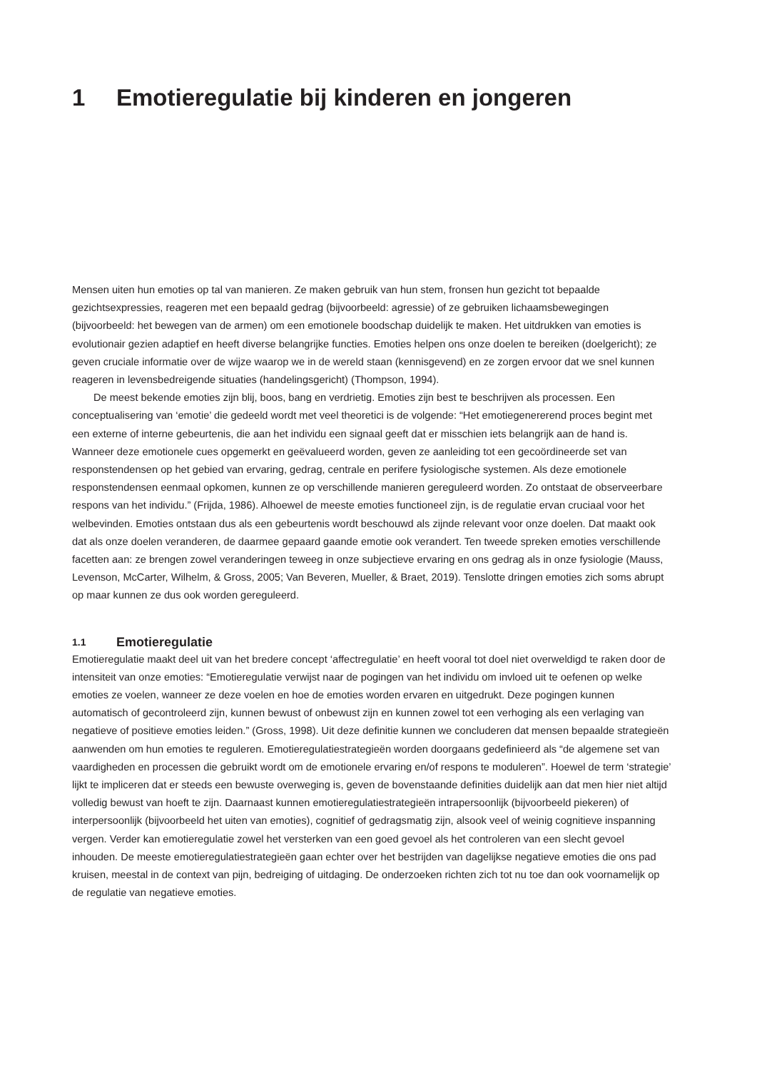1 Emotieregulatie bij kinderen en jongeren
Mensen uiten hun emoties op tal van manieren. Ze maken gebruik van hun stem, fronsen hun gezicht tot bepaalde gezichtsexpressies, reageren met een bepaald gedrag (bijvoorbeeld: agressie) of ze gebruiken lichaams­bewegingen (bijvoorbeeld: het bewegen van de armen) om een emotionele boodschap duidelijk te maken. Het uitdrukken van emoties is evolutionair gezien adaptief en heeft diverse belangrijke functies. Emoties helpen ons onze doelen te bereiken (doelgericht); ze geven cruciale informatie over de wijze waarop we in de wereld staan (kennisgevend) en ze zorgen ervoor dat we snel kunnen reageren in levensbedreigende situaties (handelingsge­richt) (Thompson, 1994).
De meest bekende emoties zijn blij, boos, bang en verdrietig. Emoties zijn best te beschrijven als processen. Een conceptualisering van ‘emotie’ die gedeeld wordt met veel theoretici is de volgende: “Het emotiegenererend proces begint met een externe of interne gebeurtenis, die aan het individu een signaal geeft dat er misschien iets belangrijk aan de hand is. Wanneer deze emotionele cues opgemerkt en geëvalueerd worden, geven ze aanlei­ding tot een gecoördineerde set van responstendensen op het gebied van ervaring, gedrag, centrale en perifere fysiologische systemen. Als deze emotionele responstendensen eenmaal opkomen, kunnen ze op verschillende manieren gereguleerd worden. Zo ontstaat de observeerbare respons van het individu.” (Frijda, 1986). Alhoewel de meeste emoties functioneel zijn, is de regulatie ervan cruciaal voor het welbevinden. Emoties ontstaan dus als een gebeurtenis wordt beschouwd als zijnde relevant voor onze doelen. Dat maakt ook dat als onze doelen verande­ren, de daarmee gepaard gaande emotie ook verandert. Ten tweede spreken emoties verschillende facetten aan: ze brengen zowel veranderingen teweeg in onze subjectieve ervaring en ons gedrag als in onze fysiologie (Mauss, Levenson, McCarter, Wilhelm, & Gross, 2005; Van Beveren, Mueller, & Braet, 2019). Tenslotte dringen emoties zich soms abrupt op maar kunnen ze dus ook worden gereguleerd.
1.1 Emotieregulatie
Emotieregulatie maakt deel uit van het bredere concept ‘affectregulatie’ en heeft vooral tot doel niet overweldigd te raken door de intensiteit van onze emoties: “Emotieregulatie verwijst naar de pogingen van het individu om invloed uit te oefenen op welke emoties ze voelen, wanneer ze deze voelen en hoe de emoties worden ervaren en uitgedrukt. Deze pogingen kunnen automatisch of gecontroleerd zijn, kunnen bewust of onbewust zijn en kun­nen zowel tot een verhoging als een verlaging van negatieve of positieve emoties leiden.” (Gross, 1998). Uit deze definitie kunnen we concluderen dat mensen bepaalde strategieën aanwenden om hun emoties te reguleren. Emotieregulatiestrategieën worden doorgaans gedefinieerd als “de algemene set van vaardigheden en processen die gebruikt wordt om de emotionele ervaring en/of respons te moduleren”. Hoewel de term ‘strategie’ lijkt te impliceren dat er steeds een bewuste overweging is, geven de bovenstaande definities duidelijk aan dat men hier niet altijd volledig bewust van hoeft te zijn. Daarnaast kunnen emotieregulatiestrategieën intrapersoonlijk (bij­voorbeeld piekeren) of interpersoonlijk (bijvoorbeeld het uiten van emoties), cognitief of gedragsmatig zijn, alsook veel of weinig cognitieve inspanning vergen. Verder kan emotieregulatie zowel het versterken van een goed gevoel als het controleren van een slecht gevoel inhouden. De meeste emotieregulatiestrategieën gaan echter over het bestrijden van dagelijkse negatieve emoties die ons pad kruisen, meestal in de context van pijn, bedreiging of uit­daging. De onderzoeken richten zich tot nu toe dan ook voornamelijk op de regulatie van negatieve emoties.